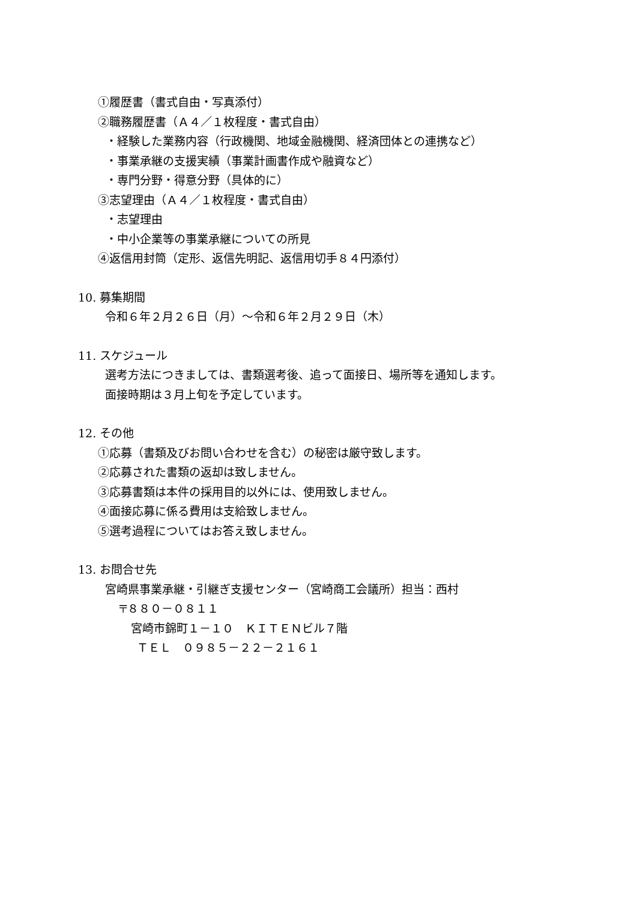①履歴書（書式自由・写真添付）
②職務履歴書（Ａ４／１枚程度・書式自由）
・経験した業務内容（行政機関、地域金融機関、経済団体との連携など）
・事業承継の支援実績（事業計画書作成や融資など）
・専門分野・得意分野（具体的に）
③志望理由（Ａ４／１枚程度・書式自由）
・志望理由
・中小企業等の事業承継についての所見
④返信用封筒（定形、返信先明記、返信用切手８４円添付）
10. 募集期間
令和６年２月２６日（月）～令和６年２月２９日（木）
11. スケジュール
選考方法につきましては、書類選考後、追って面接日、場所等を通知します。
面接時期は３月上旬を予定しています。
12. その他
①応募（書類及びお問い合わせを含む）の秘密は厳守致します。
②応募された書類の返却は致しません。
③応募書類は本件の採用目的以外には、使用致しません。
④面接応募に係る費用は支給致しません。
⑤選考過程についてはお答え致しません。
13. お問合せ先
宮崎県事業承継・引継ぎ支援センター（宮崎商工会議所）担当：西村
〒８８０－０８１１
宮崎市錦町１－１０　ＫＩＴＥＮビル７階
ＴＥＬ　０９８５－２２－２１６１